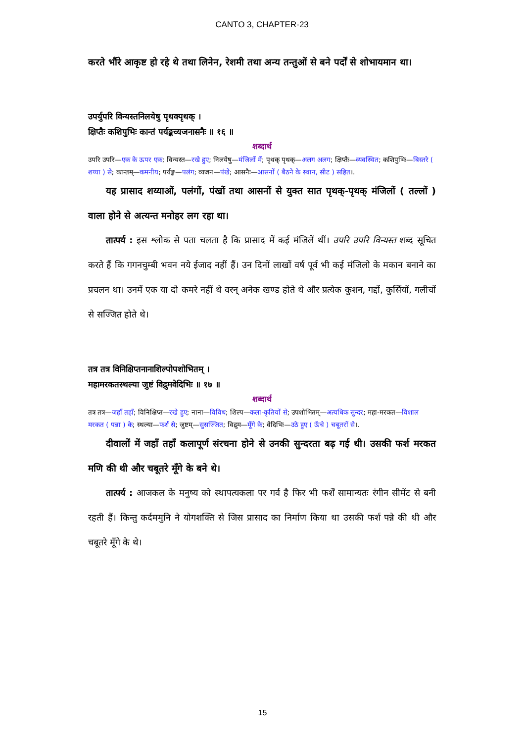CANTO 3, CHAPTER-23
करते भौंरे आकृष्ट हो रहे थे तथा लिनेन, रेशमी तथा अन्य तन्तुओं से बने पर्दों से शोभायमान था।
उपर्युपरि विन्यस्तनिलयेषु पृथक्पृथक् ।
क्षिप्तैः कशिपुभिः कान्तं पर्यङ्कव्यजनासनैः ॥ १६ ॥
शब्दार्थ
उपरि उपरि—एक के ऊपर एक; विन्यस्त—रखे हुए; निलयेषु—मंजिलों में; पृथक् पृथक्—अलग अलग; क्षिप्तैः—व्यवस्थित; कशिपुभिः—बिस्तरे ( शय्या ) से; कान्तम्—कमनीय; पर्यङ्क—पलंग; व्यजन—पंखे; आसनैः—आसनों ( बैठने के स्थान, सीट ) सहित।.
यह प्रासाद शय्याओं, पलंगों, पंखों तथा आसनों से युक्त सात पृथक्-पृथक् मंजिलों ( तल्लों ) वाला होने से अत्यन्त मनोहर लग रहा था।
तात्पर्य : इस श्लोक से पता चलता है कि प्रासाद में कई मंजिलें थीं। उपरि उपरि विन्यस्त शब्द सूचित करते हैं कि गगनचुम्बी भवन नये ईजाद नहीं हैं। उन दिनों लाखों वर्ष पूर्व भी कई मंजिलो के मकान बनाने का प्रचलन था। उनमें एक या दो कमरे नहीं थे वरन् अनेक खण्ड होते थे और प्रत्येक कुशन, गद्दों, कुर्सियों, गलीचों से सज्जित होते थे।
तत्र तत्र विनिक्षिप्तनानाशिल्पोपशोभितम् ।
महामरकतस्थल्या जुष्टं विद्रुमवेदिभिः ॥ १७ ॥
शब्दार्थ
तत्र तत्र—जहाँ तहाँ; विनिक्षिप्त—रखे हुए; नाना—विविध; शिल्प—कला-कृतियों से; उपशोभितम्—अत्यधिक सुन्दर; महा-मरकत—विशाल मरकत ( पन्ना ) के; स्थल्या—फर्श से; जुष्टम्—सुसज्जित; विद्रुम—मूँगे के; वेदिभिः—उठे हुए ( ऊँचे ) चबूतरों से।.
दीवालों में जहाँ तहाँ कलापूर्ण संरचना होने से उनकी सुन्दरता बढ़ गई थी। उसकी फर्श मरकत मणि की थी और चबूतरे मूँगे के बने थे।
तात्पर्य : आजकल के मनुष्य को स्थापत्यकला पर गर्व है फिर भी फर्शें सामान्यतः रंगीन सीमेंट से बनी रहती हैं। किन्तु कर्दममुनि ने योगशक्ति से जिस प्रासाद का निर्माण किया था उसकी फर्श पन्ने की थी और चबूतरे मूँगे के थे।
15